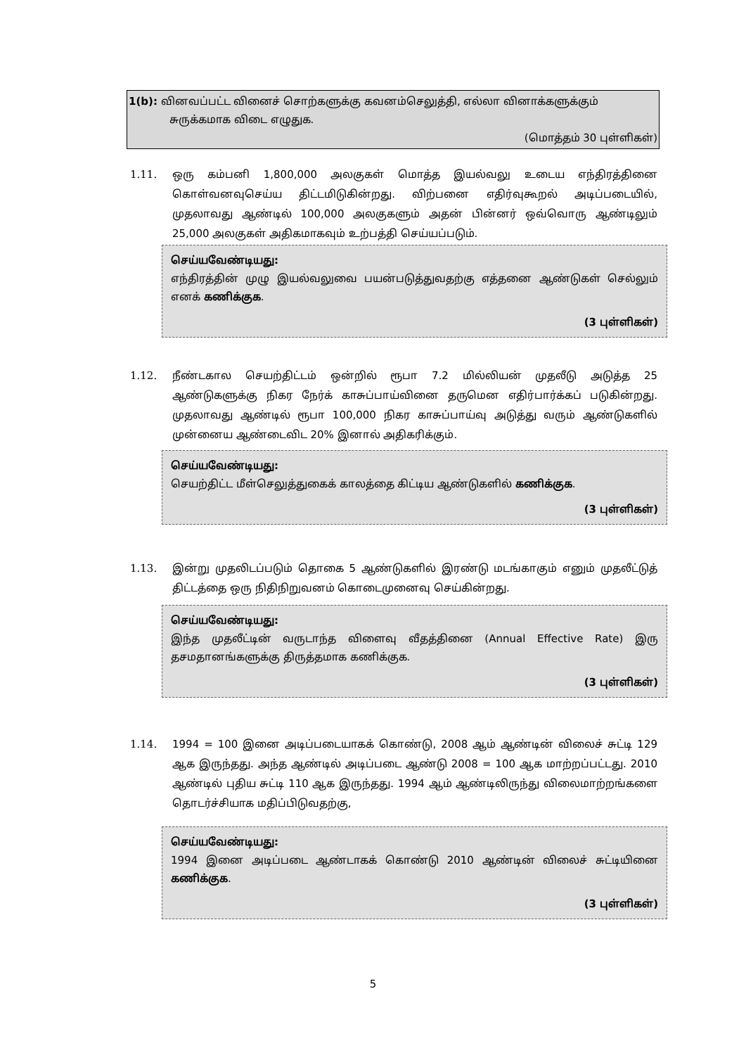1(b): வினவப்பட்ட வினைச் சொற்களுக்கு கவனம்செலுத்தி, எல்லா வினாக்களுக்கும்
சுருக்கமாக விடை எழுதுக.
(மொத்தம் 30 புள்ளிகள்)
1.11.
ஒரு கம்பனி 1,800,000 அலகுகள் மொத்த இயல்வலு உடைய எந்திரத்தினை கொள்வனவுசெய்ய திட்டமிடுகின்றது. விற்பனை எதிர்வுகூறல் அடிப்படையில், முதலாவது ஆண்டில் 100,000 அலகுகளும் அதன் பின்னர் ஒவ்வொரு ஆண்டிலும் 25,000 அலகுகள் அதிகமாகவும் உற்பத்தி செய்யப்படும்.
செய்யவேண்டியது:
எந்திரத்தின் முழு இயல்வலுவை பயன்படுத்துவதற்கு எத்தனை ஆண்டுகள் செல்லும் எனக் கணிக்குக.
(3 புள்ளிகள்)
1.12.
நீண்டகால செயற்திட்டம் ஒன்றில் ரூபா 7.2 மில்லியன் முதலீடு அடுத்த 25 ஆண்டுகளுக்கு நிகர நேர்க் காசுப்பாய்வினை தருமென எதிர்பார்க்கப் படுகின்றது. முதலாவது ஆண்டில் ரூபா 100,000 நிகர காசுப்பாய்வு அடுத்து வரும் ஆண்டுகளில் முன்னைய ஆண்டைவிட 20% இனால் அதிகரிக்கும்.
செய்யவேண்டியது:
செயற்திட்ட மீள்செலுத்துகைக் காலத்தை கிட்டிய ஆண்டுகளில் கணிக்குக.
(3 புள்ளிகள்)
1.13.
இன்று முதலிடப்படும் தொகை 5 ஆண்டுகளில் இரண்டு மடங்காகும் எனும் முதலீட்டுத் திட்டத்தை ஒரு நிதிநிறுவனம் கொடைமுனைவு செய்கின்றது.
செய்யவேண்டியது:
இந்த முதலீட்டின் வருடாந்த விளைவு வீதத்தினை (Annual Effective Rate) இரு தசமதானங்களுக்கு திருத்தமாக கணிக்குக.
(3 புள்ளிகள்)
1.14.
1994 = 100 இனை அடிப்படையாகக் கொண்டு, 2008 ஆம் ஆண்டின் விலைச் சுட்டி 129 ஆக இருந்தது. அந்த ஆண்டில் அடிப்படை ஆண்டு 2008 = 100 ஆக மாற்றப்பட்டது. 2010 ஆண்டில் புதிய சுட்டி 110 ஆக இருந்தது. 1994 ஆம் ஆண்டிலிருந்து விலைமாற்றங்களை தொடர்ச்சியாக மதிப்பிடுவதற்கு,
செய்யவேண்டியது:
1994 இனை அடிப்படை ஆண்டாகக் கொண்டு 2010 ஆண்டின் விலைச் சுட்டியினை கணிக்குக.
(3 புள்ளிகள்)
5